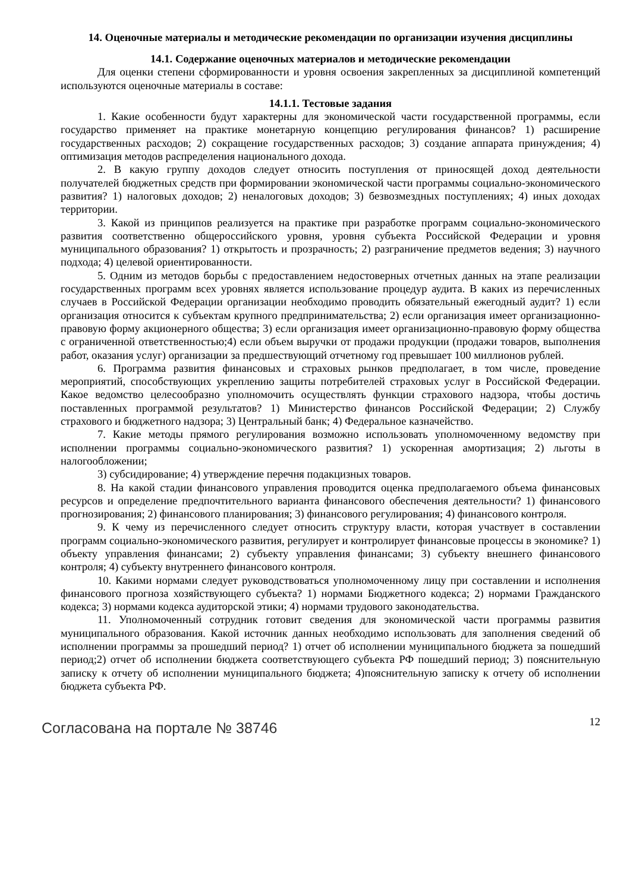14. Оценочные материалы и методические рекомендации по организации изучения дисциплины
14.1. Содержание оценочных материалов и методические рекомендации
Для оценки степени сформированности и уровня освоения закрепленных за дисциплиной компетенций используются оценочные материалы в составе:
14.1.1. Тестовые задания
1. Какие особенности будут характерны для экономической части государственной программы, если государство применяет на практике монетарную концепцию регулирования финансов? 1) расширение государственных расходов; 2) сокращение государственных расходов; 3) создание аппарата принуждения; 4) оптимизация методов распределения национального дохода.
2. В какую группу доходов следует относить поступления от приносящей доход деятельности получателей бюджетных средств при формировании экономической части программы социально-экономического развития? 1) налоговых доходов; 2) неналоговых доходов; 3) безвозмездных поступлениях; 4) иных доходах территории.
3. Какой из принципов реализуется на практике при разработке программ социально-экономического развития соответственно общероссийского уровня, уровня субъекта Российской Федерации и уровня муниципального образования? 1) открытость и прозрачность; 2) разграничение предметов ведения; 3) научного подхода; 4) целевой ориентированности.
5. Одним из методов борьбы с предоставлением недостоверных отчетных данных на этапе реализации государственных программ всех уровнях является использование процедур аудита. В каких из перечисленных случаев в Российской Федерации организации необходимо проводить обязательный ежегодный аудит? 1) если организация относится к субъектам крупного предпринимательства; 2) если организация имеет организационно-правовую форму акционерного общества; 3) если организация имеет организационно-правовую форму общества с ограниченной ответственностью;4) если объем выручки от продажи продукции (продажи товаров, выполнения работ, оказания услуг) организации за предшествующий отчетному год превышает 100 миллионов рублей.
6. Программа развития финансовых и страховых рынков предполагает, в том числе, проведение мероприятий, способствующих укреплению защиты потребителей страховых услуг в Российской Федерации. Какое ведомство целесообразно уполномочить осуществлять функции страхового надзора, чтобы достичь поставленных программой результатов? 1) Министерство финансов Российской Федерации; 2) Службу страхового и бюджетного надзора; 3) Центральный банк; 4) Федеральное казначейство.
7. Какие методы прямого регулирования возможно использовать уполномоченному ведомству при исполнении программы социально-экономического развития? 1) ускоренная амортизация; 2) льготы в налогообложении;
3) субсидирование; 4) утверждение перечня подакцизных товаров.
8. На какой стадии финансового управления проводится оценка предполагаемого объема финансовых ресурсов и определение предпочтительного варианта финансового обеспечения деятельности? 1) финансового прогнозирования; 2) финансового планирования; 3) финансового регулирования; 4) финансового контроля.
9. К чему из перечисленного следует относить структуру власти, которая участвует в составлении программ социально-экономического развития, регулирует и контролирует финансовые процессы в экономике? 1) объекту управления финансами; 2) субъекту управления финансами; 3) субъекту внешнего финансового контроля; 4) субъекту внутреннего финансового контроля.
10. Какими нормами следует руководствоваться уполномоченному лицу при составлении и исполнения финансового прогноза хозяйствующего субъекта? 1) нормами Бюджетного кодекса; 2) нормами Гражданского кодекса; 3) нормами кодекса аудиторской этики; 4) нормами трудового законодательства.
11. Уполномоченный сотрудник готовит сведения для экономической части программы развития муниципального образования. Какой источник данных необходимо использовать для заполнения сведений об исполнении программы за прошедший период? 1) отчет об исполнении муниципального бюджета за пошедший период;2) отчет об исполнении бюджета соответствующего субъекта РФ пошедший период; 3) пояснительную записку к отчету об исполнении муниципального бюджета; 4)пояснительную записку к отчету об исполнении бюджета субъекта РФ.
Согласована на портале № 38746 12